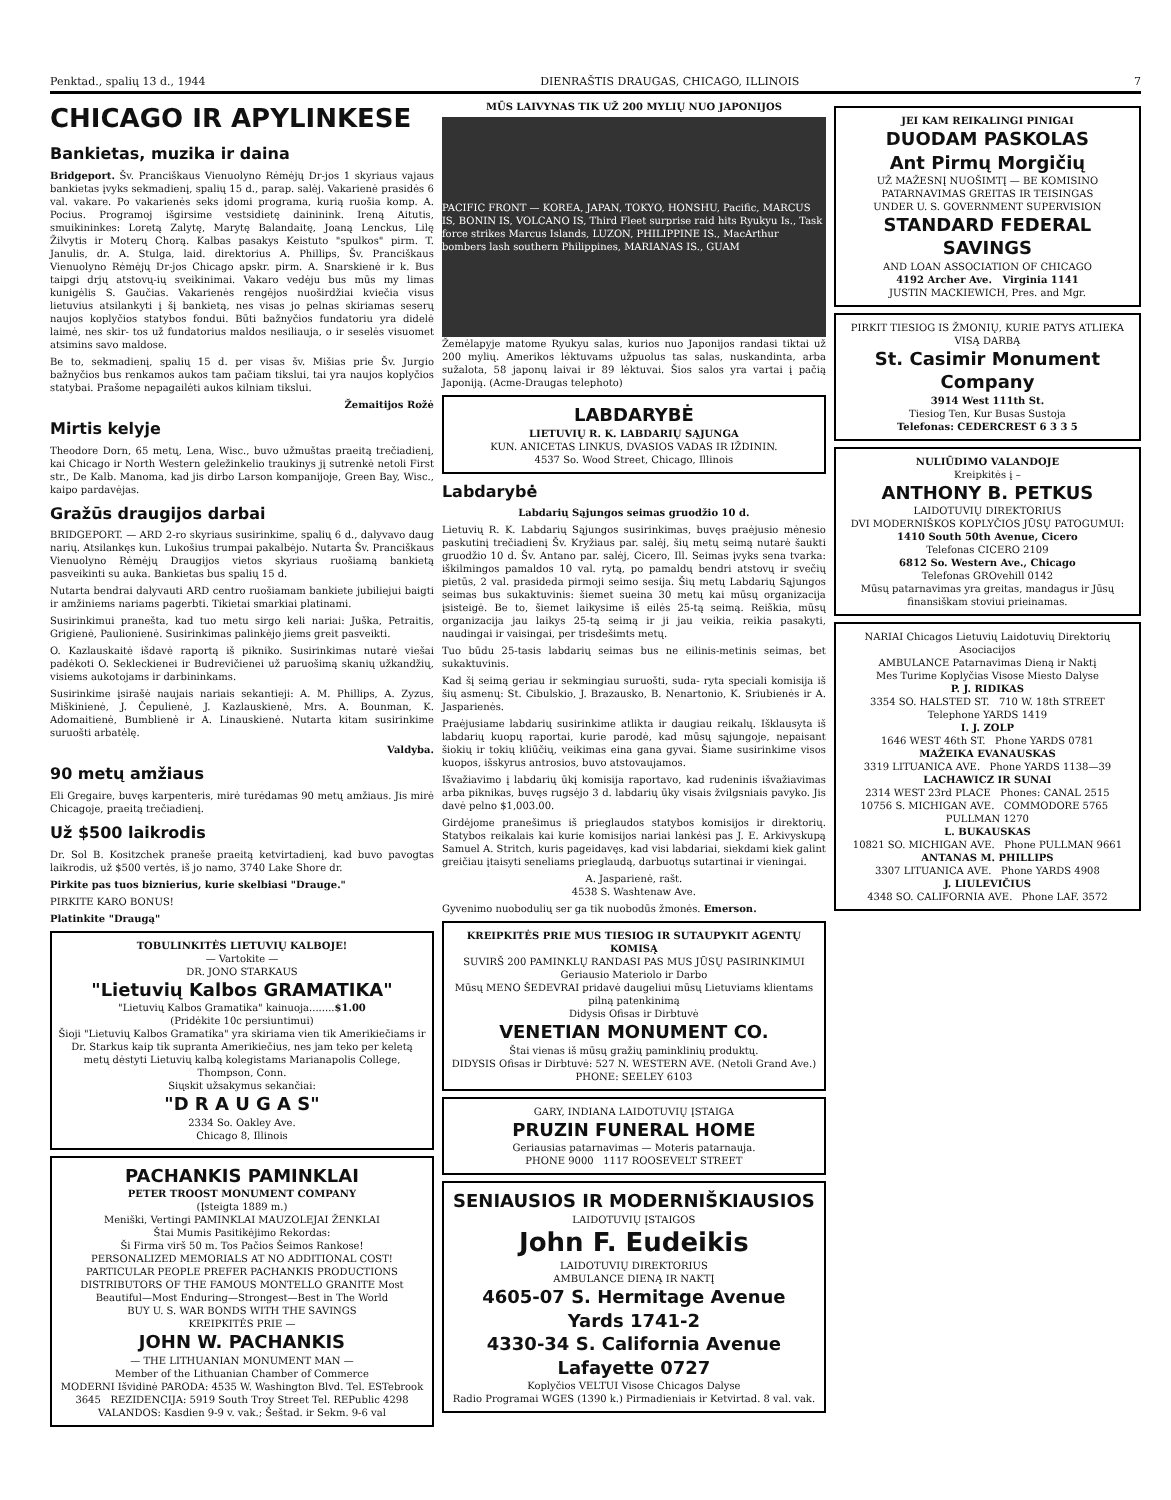Penktad., spalių 13 d., 1944 DIENRAŠTIS DRAUGAS, CHICAGO, ILLINOIS 7
CHICAGO IR APYLINKESE
Bankietas, muzika ir daina
Bridgeport. Šv. Pranciškaus Vienuolyno Rėmėjų Dr-jos 1 skyriaus vajaus bankietas įvyks sekmadienį, spalių 15 d., parap. salėj. Vakarienė prasidės 6 val. vakare. Po vakarienės seks įdomi programa, kurią ruošia komp. A. Pocius. Programoj išgirsime vestsidietę daininink. Ireną Aitutis, smuikininkes: Loretą Zalytę, Marytę Balandaitę, Joaną Lenckus, Lilę Žilvytis ir Moterų Chorą. Kalbas pasakys Keistuto "spulkos" pirm. T. Janulis, dr. A. Stulga, laid. direktorius A. Phillips, Šv. Pranciškaus Vienuolyno Rėmėjų Dr-jos Chicago apskr. pirm. A. Snarskienė ir k. Bus taipgi drjų atstovų-ių sveikinimai. Vakaro vedėju bus mūs my limas kunigėlis S. Gaučias. Vakarienės rengėjos nuoširdžiai kviečia visus lietuvius atsilankyti į šį bankietą, nes visas jo pelnas skiriamas seserų naujos koplyčios statybos fondui. Būti bažnyčios fundatoriu yra didelė laimė, nes skir- tos už fundatorius maldos nesiliauja, o ir seselės visuomet atsimins savo maldose.
Be to, sekmadienį, spalių 15 d. per visas šv. Mišias prie Šv. Jurgio bažnyčios bus renkamos aukos tam pačiam tikslui, tai yra naujos koplyčios statybai. Prašome nepagailėti aukos kilniam tikslui.
Žemaitijos Rožė
Mirtis kelyje
Theodore Dorn, 65 metų, Lena, Wisc., buvo užmuštas praeitą trečiadienį, kai Chicago ir North Western geležinkelio traukinys jį sutrenkė netoli First str., De Kalb. Manoma, kad jis dirbo Larson kompanijoje, Green Bay, Wisc., kaipo pardavėjas.
Gražūs draugijos darbai
BRIDGEPORT. — ARD 2-ro skyriaus susirinkime, spalių 6 d., dalyvavo daug narių. Atsilankęs kun. Lukošius trumpai pakalbėjo. Nutarta Šv. Pranciškaus Vienuolyno Rėmėjų Draugijos vietos skyriaus ruošiamą bankietą pasveikinti su auka. Bankietas bus spalių 15 d.
Nutarta bendrai dalyvauti ARD centro ruošiamam bankiete jubiliejui baigti ir amžiniems nariams pagerbti. Tikietai smarkiai platinami.
Susirinkimui pranešta, kad tuo metu sirgo keli nariai: Juška, Petraitis, Grigienė, Paulionienė. Susirinkimas palinkėjo jiems greit pasveikti.
O. Kazlauskaitė išdavė raportą iš pikniko. Susirinkimas nutarė viešai padėkoti O. Sekleckienei ir Budrevičienei už paruošimą skanių užkandžių, visiems aukotojams ir darbininkams.
Susirinkime įsirašė naujais nariais sekantieji: A. M. Phillips, A. Zyzus, Miškinienė, J. Čepulienė, J. Kazlauskienė, Mrs. A. Bounman, K. Adomaitienė, Bumblienė ir A. Linauskienė. Nutarta kitam susirinkime suruošti arbatėlę.
Valdyba.
90 metų amžiaus
Eli Gregaire, buvęs karpenteris, mirė turėdamas 90 metų amžiaus. Jis mirė Chicagoje, praeitą trečiadienį.
Už $500 laikrodis
Dr. Sol B. Kositzchek praneše praeitą ketvirtadienį, kad buvo pavogtas laikrodis, už $500 vertės, iš jo namo, 3740 Lake Shore dr.
Pirkite pas tuos biznierius, kurie skelbiasi "Drauge."
PIRKITE KARO BONUS!
Platinkite "Draugą"
TOBULINKITĖS LIETUVIŲ KALBOJE!
— Vartokite —
DR. JONO STARKAUS
"Lietuvių Kalbos GRAMATIKA"
"Lietuvių Kalbos Gramatika" kainuoja........$1.00
(Pridėkite 10c persiuntimui)
Šioji "Lietuvių Kalbos Gramatika" yra skiriama vien tik Amerikiečiams ir Dr. Starkus kaip tik supranta Amerikiečius, nes jam teko per keletą metų dėstyti Lietuvių kalbą kolegistams Marianapolis College, Thompson, Conn.
Siųskit užsakymus sekančiai:
"D R A U G A S"
2334 So. Oakley Ave.
Chicago 8, Illinois
PACHANKIS PAMINKLAI
PETER TROOST MONUMENT COMPANY
(Įsteigta 1889 m.)
Meniški, Vertingi PAMINKLAI MAUZOLEJAI ŽENKLAI
Štai Mumis Pasitikėjimo Rekordas:
Ši Firma virš 50 m. Tos Pačios Šeimos Rankose!
PERSONALIZED MEMORIALS AT NO ADDITIONAL COST! PARTICULAR PEOPLE PREFER PACHANKIS PRODUCTIONS DISTRIBUTORS OF THE FAMOUS MONTELLO GRANITE Most Beautiful—Most Enduring—Strongest—Best in The World
BUY U. S. WAR BONDS WITH THE SAVINGS
KREIPKITĖS PRIE —
JOHN W. PACHANKIS
— THE LITHUANIAN MONUMENT MAN —
Member of the Lithuanian Chamber of Commerce
MODERNI Išvidinė PARODA: 4535 W. Washington Blvd. Tel. ESTebrook 3645 REZIDENCIJA: 5919 South Troy Street Tel. REPublic 4298
VALANDOS: Kasdien 9-9 v. vak.; Šeštad. ir Sekm. 9-6 val
MŪS LAIVYNAS TIK UŽ 200 MYLIŲ NUO JAPONIJOS
PACIFIC FRONT — KOREA, JAPAN, TOKYO, HONSHU, Pacific, MARCUS IS, BONIN IS, VOLCANO IS, Third Fleet surprise raid hits Ryukyu Is., Task force strikes Marcus Islands, LUZON, PHILIPPINE IS., MacArthur bombers lash southern Philippines, MARIANAS IS., GUAM
Žemėlapyje matome Ryukyu salas, kurios nuo Japonijos randasi tiktai už 200 mylių. Amerikos lėktuvams užpuolus tas salas, nuskandinta, arba sužalota, 58 japonų laivai ir 89 lėktuvai. Šios salos yra vartai į pačią Japoniją. (Acme-Draugas telephoto)
LABDARYBĖ
LIETUVIŲ R. K. LABDARIŲ SĄJUNGA
KUN. ANICETAS LINKUS, DVASIOS VADAS IR IŽDININ.
4537 So. Wood Street, Chicago, Illinois
Labdarybė
Labdarių Sąjungos seimas gruodžio 10 d.
Lietuvių R. K. Labdarių Sąjungos susirinkimas, buvęs praėjusio mėnesio paskutinį trečiadienį Šv. Kryžiaus par. salėj, šių metų seimą nutarė šaukti gruodžio 10 d. Šv. Antano par. salėj, Cicero, Ill. Seimas įvyks sena tvarka: iškilmingos pamaldos 10 val. rytą, po pamaldų bendri atstovų ir svečių pietūs, 2 val. prasideda pirmoji seimo sesija. Šių metų Labdarių Sąjungos seimas bus sukaktuvinis: šiemet sueina 30 metų kai mūsų organizacija įsisteigė. Be to, šiemet laikysime iš eilės 25-tą seimą. Reiškia, mūsų organizacija jau laikys 25-tą seimą ir ji jau veikia, reikia pasakyti, naudingai ir vaisingai, per trisdešimts metų.
Tuo būdu 25-tasis labdarių seimas bus ne eilinis-metinis seimas, bet sukaktuvinis.
Kad šį seimą geriau ir sekmingiau suruošti, suda- ryta speciali komisija iš šių asmenų: St. Cibulskio, J. Brazausko, B. Nenartonio, K. Sriubienės ir A. Jasparienės.
Praėjusiame labdarių susirinkime atlikta ir daugiau reikalų. Išklausyta iš labdarių kuopų raportai, kurie parodė, kad mūsų sąjungoje, nepaisant šiokių ir tokių kliūčių, veikimas eina gana gyvai. Šiame susirinkime visos kuopos, išskyrus antrosios, buvo atstovaujamos.
Išvažiavimo į labdarių ūkį komisija raportavo, kad rudeninis išvažiavimas arba piknikas, buvęs rugsėjo 3 d. labdarių ūky visais žvilgsniais pavyko. Jis davė pelno $1,003.00.
Girdėjome pranešimus iš prieglaudos statybos komisijos ir direktorių. Statybos reikalais kai kurie komisijos nariai lankėsi pas J. E. Arkivyskupą Samuel A. Stritch, kuris pageidavęs, kad visi labdariai, siekdami kiek galint greičiau įtaisyti seneliams prieglaudą, darbuotųs sutartinai ir vieningai.
A. Jasparienė, rašt.
4538 S. Washtenaw Ave.
Gyvenimo nuobodulių ser ga tik nuobodūs žmonės. Emerson.
KREIPKITĖS PRIE MUS TIESIOG IR SUTAUPYKIT AGENTŲ KOMISĄ
SUVIRŠ 200 PAMINKLŲ RANDASI PAS MUS JŪSŲ PASIRINKIMUI
Geriausio Materiolo ir Darbo
Mūsų MENO ŠEDEVRAI pridavė daugeliui mūsų Lietuviams klientams pilną patenkinimą
Didysis Ofisas ir Dirbtuvė
VENETIAN MONUMENT CO.
Štai vienas iš mūsų gražių paminklinių produktų.
DIDYSIS Ofisas ir Dirbtuvė: 527 N. WESTERN AVE. (Netoli Grand Ave.) PHONE: SEELEY 6103
GARY, INDIANA LAIDOTUVIŲ ĮSTAIGA
PRUZIN FUNERAL HOME
Geriausias patarnavimas — Moteris patarnauja.
PHONE 9000 1117 ROOSEVELT STREET
SENIAUSIOS IR MODERNIŠKIAUSIOS
LAIDOTUVIŲ ĮSTAIGOS
John F. Eudeikis
LAIDOTUVIŲ DIREKTORIUS
AMBULANCE DIENĄ IR NAKTĮ
4605-07 S. Hermitage Avenue
Yards 1741-2
4330-34 S. California Avenue
Lafayette 0727
Koplyčios VELTUI Visose Chicagos Dalyse
Radio Programai WGES (1390 k.) Pirmadieniais ir Ketvirtad. 8 val. vak.
JEI KAM REIKALINGI PINIGAI
DUODAM PASKOLAS
Ant Pirmų Morgičių
UŽ MAŽESNĮ NUOŠIMTĮ — BE KOMISINO
PATARNAVIMAS GREITAS IR TEISINGAS
UNDER U. S. GOVERNMENT SUPERVISION
STANDARD FEDERAL SAVINGS
AND LOAN ASSOCIATION OF CHICAGO
4192 Archer Ave. Virginia 1141
JUSTIN MACKIEWICH, Pres. and Mgr.
PIRKIT TIESIOG IS ŽMONIŲ, KURIE PATYS ATLIEKA VISĄ DARBĄ
St. Casimir Monument Company
3914 West 111th St.
Tiesiog Ten, Kur Busas Sustoja
Telefonas: CEDERCREST 6 3 3 5
NULIŪDIMO VALANDOJE
Kreipkitės į –
ANTHONY B. PETKUS
LAIDOTUVIŲ DIREKTORIUS
DVI MODERNIŠKOS KOPLYČIOS JŪSŲ PATOGUMUI:
1410 South 50th Avenue, Cicero
Telefonas CICERO 2109
6812 So. Western Ave., Chicago
Telefonas GROvehill 0142
Mūsų patarnavimas yra greitas, mandagus ir Jūsų finansiškam stoviui prieinamas.
NARIAI Chicagos Lietuvių Laidotuvių Direktorių Asociacijos
AMBULANCE Patarnavimas Dieną ir Naktį
Mes Turime Koplyčias Visose Miesto Dalyse
P. J. RIDIKAS
3354 SO. HALSTED ST. 710 W. 18th STREET
Telephone YARDS 1419
I. J. ZOLP
1646 WEST 46th ST. Phone YARDS 0781
MAŽEIKA EVANAUSKAS
3319 LITUANICA AVE. Phone YARDS 1138—39
LACHAWICZ IR SUNAI
2314 WEST 23rd PLACE Phones: CANAL 2515
10756 S. MICHIGAN AVE. COMMODORE 5765 PULLMAN 1270
L. BUKAUSKAS
10821 SO. MICHIGAN AVE. Phone PULLMAN 9661
ANTANAS M. PHILLIPS
3307 LITUANICA AVE. Phone YARDS 4908
J. LIULEVIČIUS
4348 SO. CALIFORNIA AVE. Phone LAF. 3572